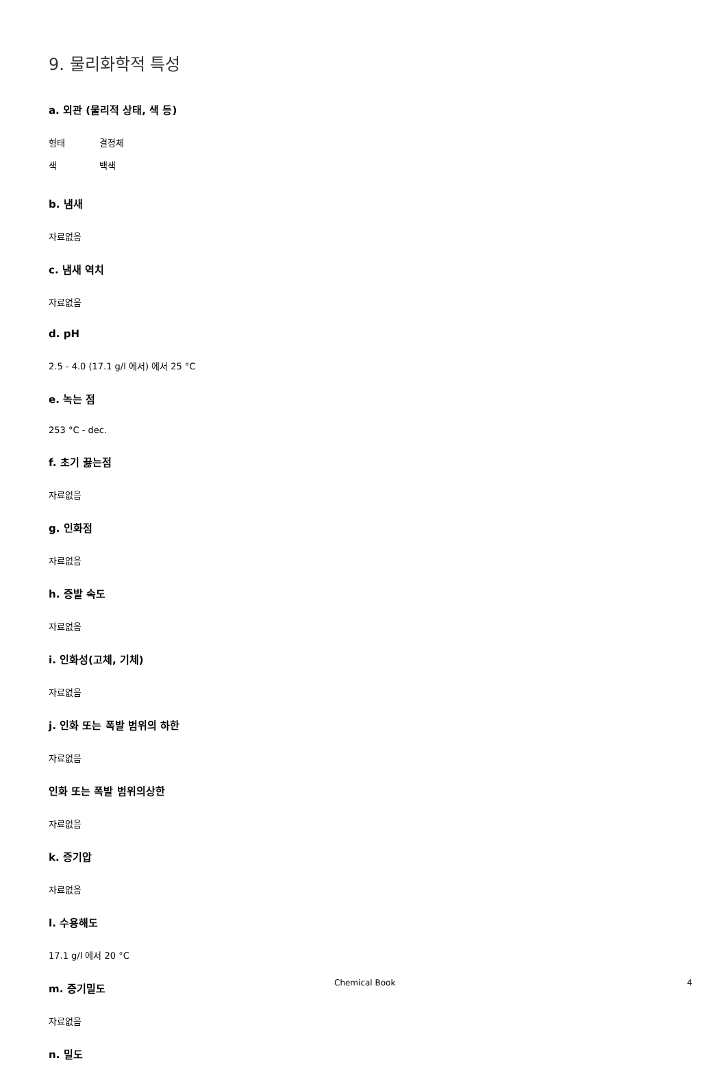9. 물리화학적 특성
a. 외관 (물리적 상태, 색 등)
형태 결정체
색 백색
b. 냄새
자료없음
c. 냄새 역치
자료없음
d. pH
2.5 - 4.0 (17.1 g/l 에서) 에서 25 °C
e. 녹는 점
253 °C - dec.
f. 초기 끓는점
자료없음
g. 인화점
자료없음
h. 증발 속도
자료없음
i. 인화성(고체, 기체)
자료없음
j. 인화 또는 폭발 범위의 하한
자료없음
인화 또는 폭발 범위의상한
자료없음
k. 증기압
자료없음
l. 수용해도
17.1 g/l 에서 20 °C
m. 증기밀도
자료없음
n. 밀도
Chemical Book 4